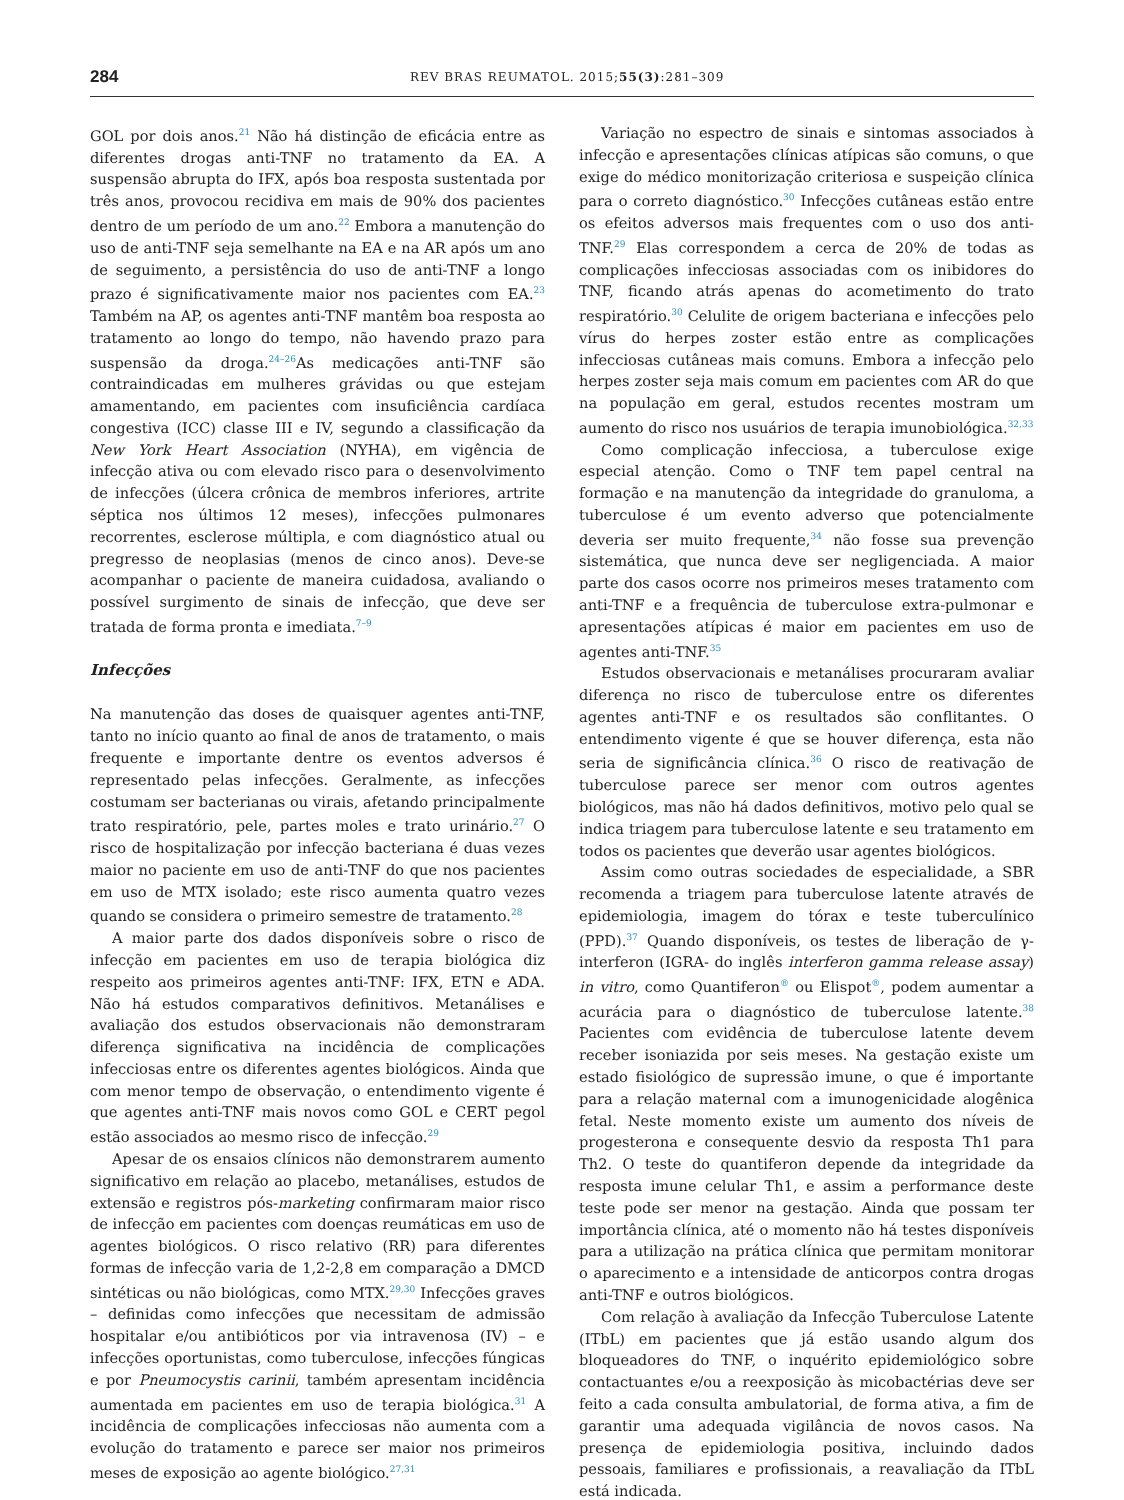284 REV BRAS REUMATOL. 2015;55(3):281–309
GOL por dois anos.<sup>21</sup> Não há distinção de eficácia entre as diferentes drogas anti-TNF no tratamento da EA. A suspensão abrupta do IFX, após boa resposta sustentada por três anos, provocou recidiva em mais de 90% dos pacientes dentro de um período de um ano.<sup>22</sup> Embora a manutenção do uso de anti-TNF seja semelhante na EA e na AR após um ano de seguimento, a persistência do uso de anti-TNF a longo prazo é significativamente maior nos pacientes com EA.<sup>23</sup> Também na AP, os agentes anti-TNF mantêm boa resposta ao tratamento ao longo do tempo, não havendo prazo para suspensão da droga.<sup>24–26</sup>As medicações anti-TNF são contraindicadas em mulheres grávidas ou que estejam amamentando, em pacientes com insuficiência cardíaca congestiva (ICC) classe III e IV, segundo a classificação da New York Heart Association (NYHA), em vigência de infecção ativa ou com elevado risco para o desenvolvimento de infecções (úlcera crônica de membros inferiores, artrite séptica nos últimos 12 meses), infecções pulmonares recorrentes, esclerose múltipla, e com diagnóstico atual ou pregresso de neoplasias (menos de cinco anos). Deve-se acompanhar o paciente de maneira cuidadosa, avaliando o possível surgimento de sinais de infecção, que deve ser tratada de forma pronta e imediata.<sup>7–9</sup>
Infecções
Na manutenção das doses de quaisquer agentes anti-TNF, tanto no início quanto ao final de anos de tratamento, o mais frequente e importante dentre os eventos adversos é representado pelas infecções. Geralmente, as infecções costumam ser bacterianas ou virais, afetando principalmente trato respiratório, pele, partes moles e trato urinário.<sup>27</sup> O risco de hospitalização por infecção bacteriana é duas vezes maior no paciente em uso de anti-TNF do que nos pacientes em uso de MTX isolado; este risco aumenta quatro vezes quando se considera o primeiro semestre de tratamento.<sup>28</sup>
A maior parte dos dados disponíveis sobre o risco de infecção em pacientes em uso de terapia biológica diz respeito aos primeiros agentes anti-TNF: IFX, ETN e ADA. Não há estudos comparativos definitivos. Metanálises e avaliação dos estudos observacionais não demonstraram diferença significativa na incidência de complicações infecciosas entre os diferentes agentes biológicos. Ainda que com menor tempo de observação, o entendimento vigente é que agentes anti-TNF mais novos como GOL e CERT pegol estão associados ao mesmo risco de infecção.<sup>29</sup>
Apesar de os ensaios clínicos não demonstrarem aumento significativo em relação ao placebo, metanálises, estudos de extensão e registros pós-marketing confirmaram maior risco de infecção em pacientes com doenças reumáticas em uso de agentes biológicos. O risco relativo (RR) para diferentes formas de infecção varia de 1,2-2,8 em comparação a DMCD sintéticas ou não biológicas, como MTX.<sup>29,30</sup> Infecções graves – definidas como infecções que necessitam de admissão hospitalar e/ou antibióticos por via intravenosa (IV) – e infecções oportunistas, como tuberculose, infecções fúngicas e por Pneumocystis carinii, também apresentam incidência aumentada em pacientes em uso de terapia biológica.<sup>31</sup> A incidência de complicações infecciosas não aumenta com a evolução do tratamento e parece ser maior nos primeiros meses de exposição ao agente biológico.<sup>27,31</sup>
Variação no espectro de sinais e sintomas associados à infecção e apresentações clínicas atípicas são comuns, o que exige do médico monitorização criteriosa e suspeição clínica para o correto diagnóstico.<sup>30</sup> Infecções cutâneas estão entre os efeitos adversos mais frequentes com o uso dos anti-TNF.<sup>29</sup> Elas correspondem a cerca de 20% de todas as complicações infecciosas associadas com os inibidores do TNF, ficando atrás apenas do acometimento do trato respiratório.<sup>30</sup> Celulite de origem bacteriana e infecções pelo vírus do herpes zoster estão entre as complicações infecciosas cutâneas mais comuns. Embora a infecção pelo herpes zoster seja mais comum em pacientes com AR do que na população em geral, estudos recentes mostram um aumento do risco nos usuários de terapia imunobiológica.<sup>32,33</sup>
Como complicação infecciosa, a tuberculose exige especial atenção. Como o TNF tem papel central na formação e na manutenção da integridade do granuloma, a tuberculose é um evento adverso que potencialmente deveria ser muito frequente,<sup>34</sup> não fosse sua prevenção sistemática, que nunca deve ser negligenciada. A maior parte dos casos ocorre nos primeiros meses tratamento com anti-TNF e a frequência de tuberculose extra-pulmonar e apresentações atípicas é maior em pacientes em uso de agentes anti-TNF.<sup>35</sup>
Estudos observacionais e metanálises procuraram avaliar diferença no risco de tuberculose entre os diferentes agentes anti-TNF e os resultados são conflitantes. O entendimento vigente é que se houver diferença, esta não seria de significância clínica.<sup>36</sup> O risco de reativação de tuberculose parece ser menor com outros agentes biológicos, mas não há dados definitivos, motivo pelo qual se indica triagem para tuberculose latente e seu tratamento em todos os pacientes que deverão usar agentes biológicos.
Assim como outras sociedades de especialidade, a SBR recomenda a triagem para tuberculose latente através de epidemiologia, imagem do tórax e teste tuberculínico (PPD).<sup>37</sup> Quando disponíveis, os testes de liberação de γ-interferon (IGRA- do inglês interferon gamma release assay) in vitro, como Quantiferon<sup>®</sup> ou Elispot<sup>®</sup>, podem aumentar a acurácia para o diagnóstico de tuberculose latente.<sup>38</sup> Pacientes com evidência de tuberculose latente devem receber isoniazida por seis meses. Na gestação existe um estado fisiológico de supressão imune, o que é importante para a relação maternal com a imunogenicidade alogênica fetal. Neste momento existe um aumento dos níveis de progesterona e consequente desvio da resposta Th1 para Th2. O teste do quantiferon depende da integridade da resposta imune celular Th1, e assim a performance deste teste pode ser menor na gestação. Ainda que possam ter importância clínica, até o momento não há testes disponíveis para a utilização na prática clínica que permitam monitorar o aparecimento e a intensidade de anticorpos contra drogas anti-TNF e outros biológicos.
Com relação à avaliação da Infecção Tuberculose Latente (ITbL) em pacientes que já estão usando algum dos bloqueadores do TNF, o inquérito epidemiológico sobre contactuantes e/ou a reexposição às micobactérias deve ser feito a cada consulta ambulatorial, de forma ativa, a fim de garantir uma adequada vigilância de novos casos. Na presença de epidemiologia positiva, incluindo dados pessoais, familiares e profissionais, a reavaliação da ITbL está indicada.